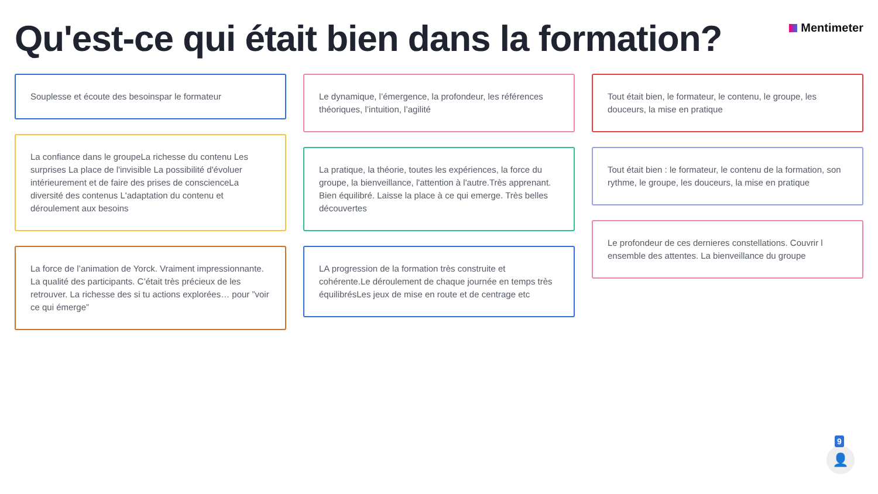Qu'est-ce qui était bien dans la formation?
Mentimeter
Souplesse et écoute des besoinspar le formateur
La confiance dans le groupeLa richesse du contenu Les surprises La place de l'invisible La possibilité d'évoluer intérieurement et de faire des prises de conscienceLa diversité des contenus L'adaptation du contenu et déroulement aux besoins
La force de l’animation de Yorck. Vraiment impressionnante. La qualité des participants. C’était très précieux de les retrouver. La richesse des si tu actions explorées… pour ”voir ce qui émerge”
Le dynamique, l’émergence, la profondeur, les références théoriques, l’intuition, l’agilité
La pratique, la théorie, toutes les expériences, la force du groupe, la bienveillance, l'attention à l'autre.Très apprenant. Bien équilibré. Laisse la place à ce qui emerge. Très belles découvertes
LA progression de la formation très construite et cohérente.Le déroulement de chaque journée en temps très équilibrésLes jeux de mise en route et de centrage etc
Tout était bien, le formateur, le contenu, le groupe, les douceurs, la mise en pratique
Tout était bien : le formateur, le contenu de la formation, son rythme, le groupe, les douceurs, la mise en pratique
Le profondeur de ces dernieres constellations. Couvrir l ensemble des attentes. La bienveillance du groupe
9
👤